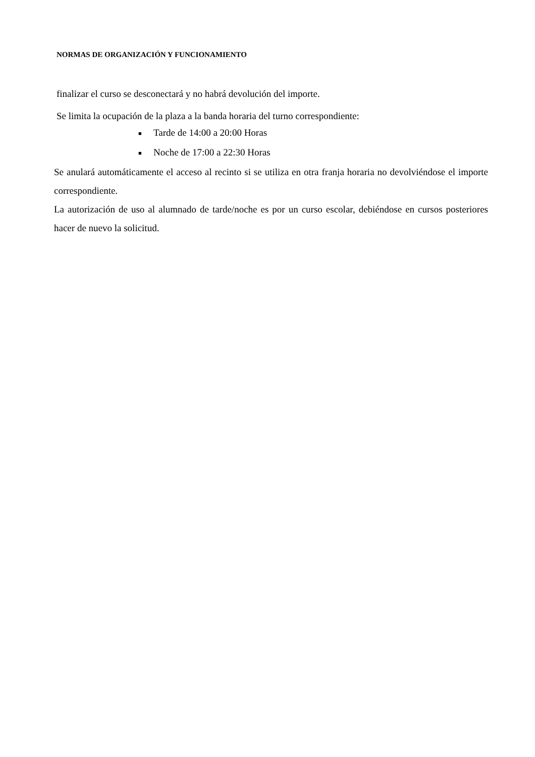NORMAS DE ORGANIZACIÓN Y FUNCIONAMIENTO
finalizar el curso se desconectará y no habrá devolución del importe.
Se limita la ocupación de la plaza a la banda horaria del turno correspondiente:
■ Tarde de 14:00 a 20:00 Horas
■ Noche de 17:00 a 22:30 Horas
Se anulará automáticamente el acceso al recinto si se utiliza en otra franja horaria no devolviéndose el importe correspondiente.
La autorización de uso al alumnado de tarde/noche es por un curso escolar, debiéndose en cursos posteriores hacer de nuevo la solicitud.